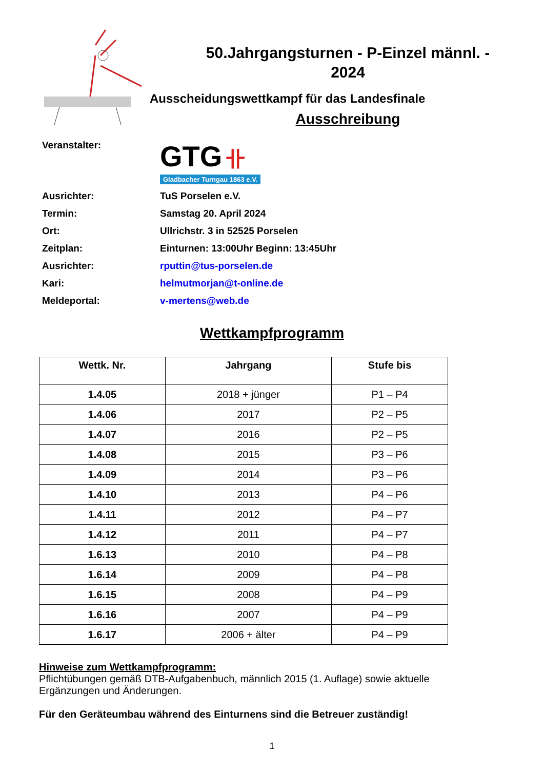50.Jahrgangsturnen - P-Einzel männl. -
2024
Ausscheidungswettkampf für das Landesfinale
Ausschreibung
Veranstalter:
GTG 卝
Gladbacher Turngau 1863 e.V.
Ausrichter:
TuS Porselen e.V.
Termin:
Samstag 20. April 2024
Ort:
Ullrichstr. 3 in 52525 Porselen
Zeitplan:
Einturnen: 13:00Uhr Beginn: 13:45Uhr
Ausrichter:
rputtin@tus-porselen.de
Kari:
helmutmorjan@t-online.de
Meldeportal:
v-mertens@web.de
Wettkampfprogramm
| Wettk. Nr. | Jahrgang | Stufe bis |
| --- | --- | --- |
| 1.4.05 | 2018 + jünger | P1 – P4 |
| 1.4.06 | 2017 | P2 – P5 |
| 1.4.07 | 2016 | P2 – P5 |
| 1.4.08 | 2015 | P3 – P6 |
| 1.4.09 | 2014 | P3 – P6 |
| 1.4.10 | 2013 | P4 – P6 |
| 1.4.11 | 2012 | P4 – P7 |
| 1.4.12 | 2011 | P4 – P7 |
| 1.6.13 | 2010 | P4 – P8 |
| 1.6.14 | 2009 | P4 – P8 |
| 1.6.15 | 2008 | P4 – P9 |
| 1.6.16 | 2007 | P4 – P9 |
| 1.6.17 | 2006 + älter | P4 – P9 |
Hinweise zum Wettkampfprogramm:
Pflichtübungen gemäß DTB-Aufgabenbuch, männlich 2015 (1. Auflage) sowie aktuelle Ergänzungen und Änderungen.
Für den Geräteumbau während des Einturnens sind die Betreuer zuständig!
1